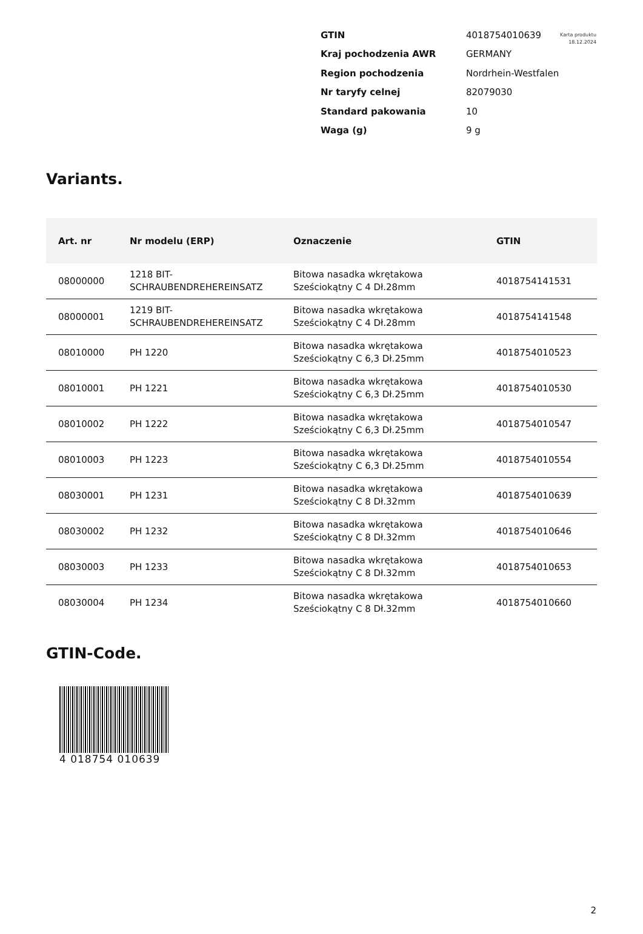Karta produktu
18.12.2024
| GTIN | 4018754010639 |
| Kraj pochodzenia AWR | GERMANY |
| Region pochodzenia | Nordrhein-Westfalen |
| Nr taryfy celnej | 82079030 |
| Standard pakowania | 10 |
| Waga (g) | 9 g |
Variants.
| Art. nr | Nr modelu (ERP) | Oznaczenie | GTIN |
| --- | --- | --- | --- |
| 08000000 | 1218 BIT-SCHRAUBENDREHEREINSATZ | Bitowa nasadka wkrętakowa Sześciokątny C 4 Dł.28mm | 4018754141531 |
| 08000001 | 1219 BIT-SCHRAUBENDREHEREINSATZ | Bitowa nasadka wkrętakowa Sześciokątny C 4 Dł.28mm | 4018754141548 |
| 08010000 | PH 1220 | Bitowa nasadka wkrętakowa Sześciokątny C 6,3 Dł.25mm | 4018754010523 |
| 08010001 | PH 1221 | Bitowa nasadka wkrętakowa Sześciokątny C 6,3 Dł.25mm | 4018754010530 |
| 08010002 | PH 1222 | Bitowa nasadka wkrętakowa Sześciokątny C 6,3 Dł.25mm | 4018754010547 |
| 08010003 | PH 1223 | Bitowa nasadka wkrętakowa Sześciokątny C 6,3 Dł.25mm | 4018754010554 |
| 08030001 | PH 1231 | Bitowa nasadka wkrętakowa Sześciokątny C 8 Dł.32mm | 4018754010639 |
| 08030002 | PH 1232 | Bitowa nasadka wkrętakowa Sześciokątny C 8 Dł.32mm | 4018754010646 |
| 08030003 | PH 1233 | Bitowa nasadka wkrętakowa Sześciokątny C 8 Dł.32mm | 4018754010653 |
| 08030004 | PH 1234 | Bitowa nasadka wkrętakowa Sześciokątny C 8 Dł.32mm | 4018754010660 |
GTIN-Code.
4 018754 010639
2